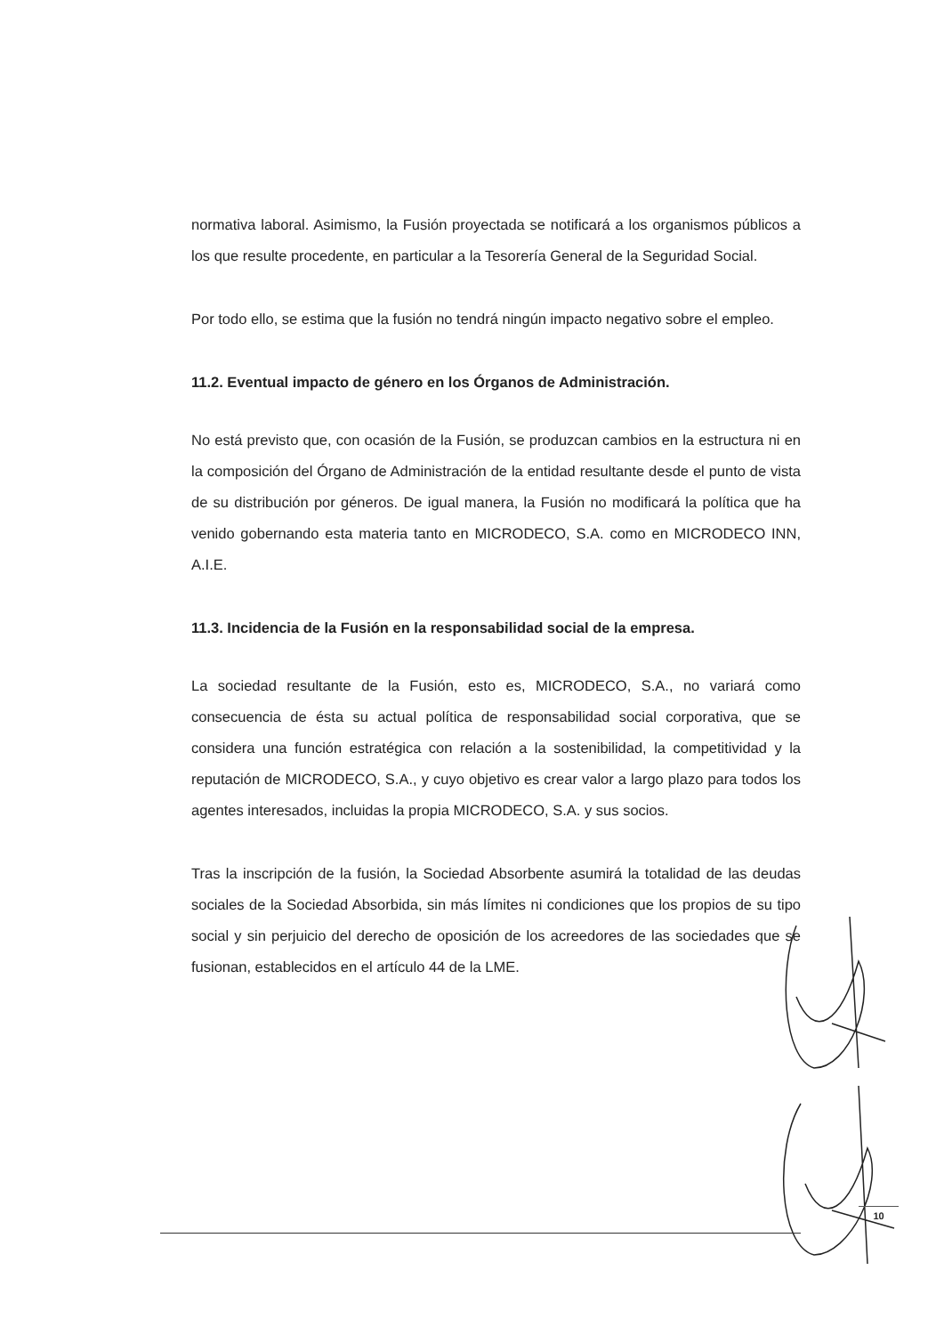normativa laboral. Asimismo, la Fusión proyectada se notificará a los organismos públicos a los que resulte procedente, en particular a la Tesorería General de la Seguridad Social.
Por todo ello, se estima que la fusión no tendrá ningún impacto negativo sobre el empleo.
11.2. Eventual impacto de género en los Órganos de Administración.
No está previsto que, con ocasión de la Fusión, se produzcan cambios en la estructura ni en la composición del Órgano de Administración de la entidad resultante desde el punto de vista de su distribución por géneros. De igual manera, la Fusión no modificará la política que ha venido gobernando esta materia tanto en MICRODECO, S.A. como en MICRODECO INN, A.I.E.
11.3. Incidencia de la Fusión en la responsabilidad social de la empresa.
La sociedad resultante de la Fusión, esto es, MICRODECO, S.A., no variará como consecuencia de ésta su actual política de responsabilidad social corporativa, que se considera una función estratégica con relación a la sostenibilidad, la competitividad y la reputación de MICRODECO, S.A., y cuyo objetivo es crear valor a largo plazo para todos los agentes interesados, incluidas la propia MICRODECO, S.A. y sus socios.
Tras la inscripción de la fusión, la Sociedad Absorbente asumirá la totalidad de las deudas sociales de la Sociedad Absorbida, sin más límites ni condiciones que los propios de su tipo social y sin perjuicio del derecho de oposición de los acreedores de las sociedades que se fusionan, establecidos en el artículo 44 de la LME.
10